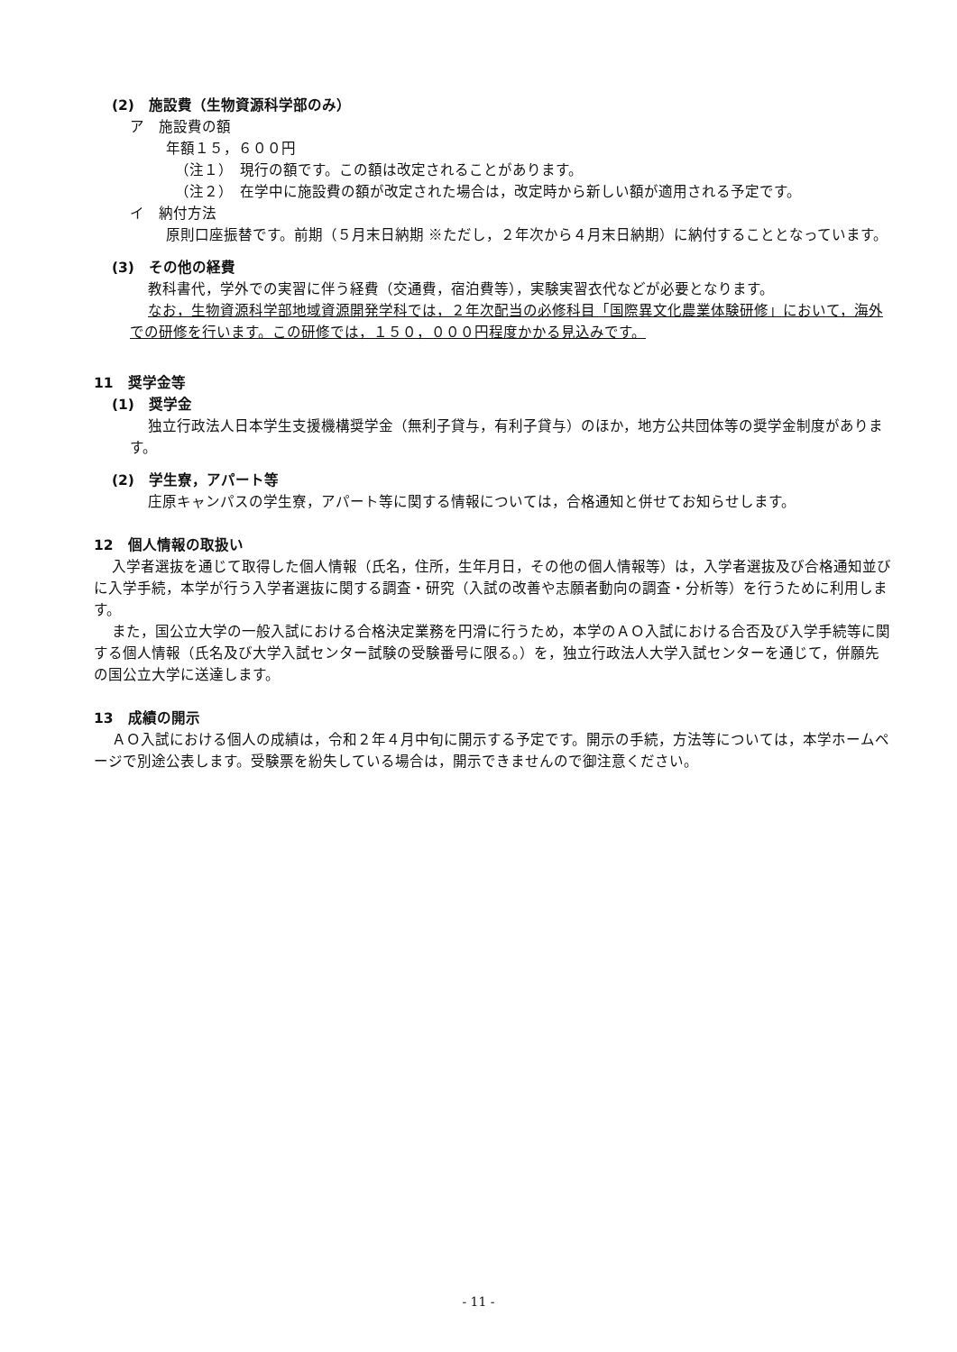(2)　施設費（生物資源科学部のみ）
ア　施設費の額
年額１５，６００円
（注１）　現行の額です。この額は改定されることがあります。
（注２）　在学中に施設費の額が改定された場合は，改定時から新しい額が適用される予定です。
イ　納付方法
原則口座振替です。前期（５月末日納期 ※ただし，２年次から４月末日納期）に納付することとなっています。
(3)　その他の経費
教科書代，学外での実習に伴う経費（交通費，宿泊費等），実験実習衣代などが必要となります。
なお，生物資源科学部地域資源開発学科では，２年次配当の必修科目「国際異文化農業体験研修」において，海外での研修を行います。この研修では，１５０，０００円程度かかる見込みです。
11　奨学金等
(1)　奨学金
独立行政法人日本学生支援機構奨学金（無利子貸与，有利子貸与）のほか，地方公共団体等の奨学金制度があります。
(2)　学生寮，アパート等
庄原キャンパスの学生寮，アパート等に関する情報については，合格通知と併せてお知らせします。
12　個人情報の取扱い
入学者選抜を通じて取得した個人情報（氏名，住所，生年月日，その他の個人情報等）は，入学者選抜及び合格通知並びに入学手続，本学が行う入学者選抜に関する調査・研究（入試の改善や志願者動向の調査・分析等）を行うために利用します。
また，国公立大学の一般入試における合格決定業務を円滑に行うため，本学のＡＯ入試における合否及び入学手続等に関する個人情報（氏名及び大学入試センター試験の受験番号に限る。）を，独立行政法人大学入試センターを通じて，併願先の国公立大学に送達します。
13　成績の開示
ＡＯ入試における個人の成績は，令和２年４月中旬に開示する予定です。開示の手続，方法等については，本学ホームページで別途公表します。受験票を紛失している場合は，開示できませんので御注意ください。
- 11 -